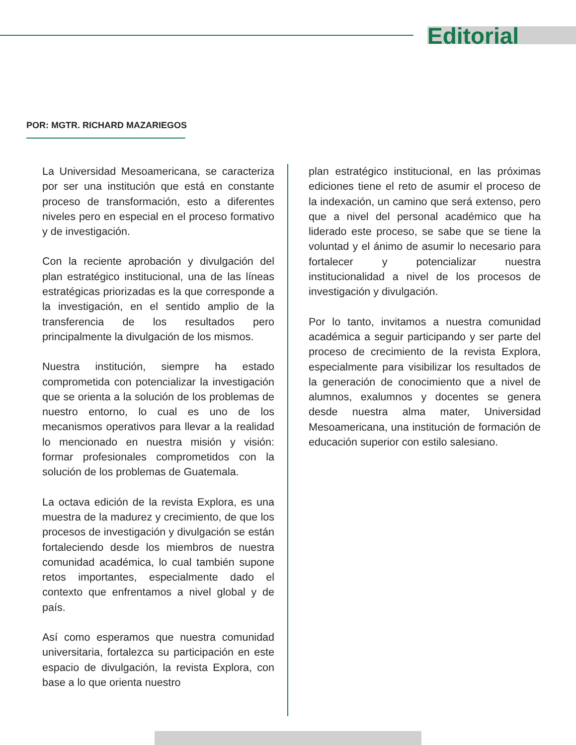Editorial
POR: MGTR. RICHARD MAZARIEGOS
La Universidad Mesoamericana, se caracteriza por ser una institución que está en constante proceso de transformación, esto a diferentes niveles pero en especial en el proceso formativo y de investigación.
Con la reciente aprobación y divulgación del plan estratégico institucional, una de las líneas estratégicas priorizadas es la que corresponde a la investigación, en el sentido amplio de la transferencia de los resultados pero principalmente la divulgación de los mismos.
Nuestra institución, siempre ha estado comprometida con potencializar la investigación que se orienta a la solución de los problemas de nuestro entorno, lo cual es uno de los mecanismos operativos para llevar a la realidad lo mencionado en nuestra misión y visión: formar profesionales comprometidos con la solución de los problemas de Guatemala.
La octava edición de la revista Explora, es una muestra de la madurez y crecimiento, de que los procesos de investigación y divulgación se están fortaleciendo desde los miembros de nuestra comunidad académica, lo cual también supone retos importantes, especialmente dado el contexto que enfrentamos a nivel global y de país.
Así como esperamos que nuestra comunidad universitaria, fortalezca su participación en este espacio de divulgación, la revista Explora, con base a lo que orienta nuestro
plan estratégico institucional, en las próximas ediciones tiene el reto de asumir el proceso de la indexación, un camino que será extenso, pero que a nivel del personal académico que ha liderado este proceso, se sabe que se tiene la voluntad y el ánimo de asumir lo necesario para fortalecer y potencializar nuestra institucionalidad a nivel de los procesos de investigación y divulgación.
Por lo tanto, invitamos a nuestra comunidad académica a seguir participando y ser parte del proceso de crecimiento de la revista Explora, especialmente para visibilizar los resultados de la generación de conocimiento que a nivel de alumnos, exalumnos y docentes se genera desde nuestra alma mater, Universidad Mesoamericana, una institución de formación de educación superior con estilo salesiano.